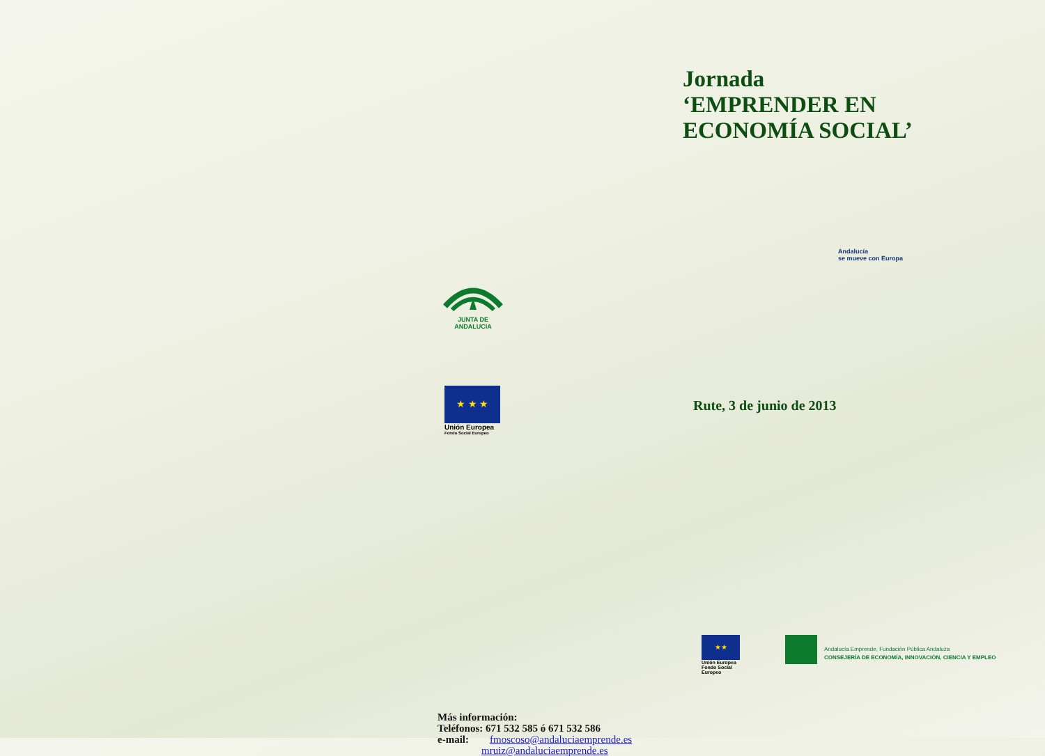JUNTA DE ANDALUCIA
★ ★ ★
Unión Europea
Fondo Social Europeo
Más información:
Teléfonos: 671 532 585 ó 671 532 586
e-mail: fmoscoso@andaluciaemprende.es
mruiz@andaluciaemprende.es
Jornada
‘EMPRENDER EN
ECONOMÍA SOCIAL’
Andalucía
se mueve con Europa
Rute, 3 de junio de 2013
★★
Unión Europea
Fondo Social Europeo
Andalucía Emprende, Fundación Pública Andaluza
CONSEJERÍA DE ECONOMÍA, INNOVACIÓN, CIENCIA Y EMPLEO